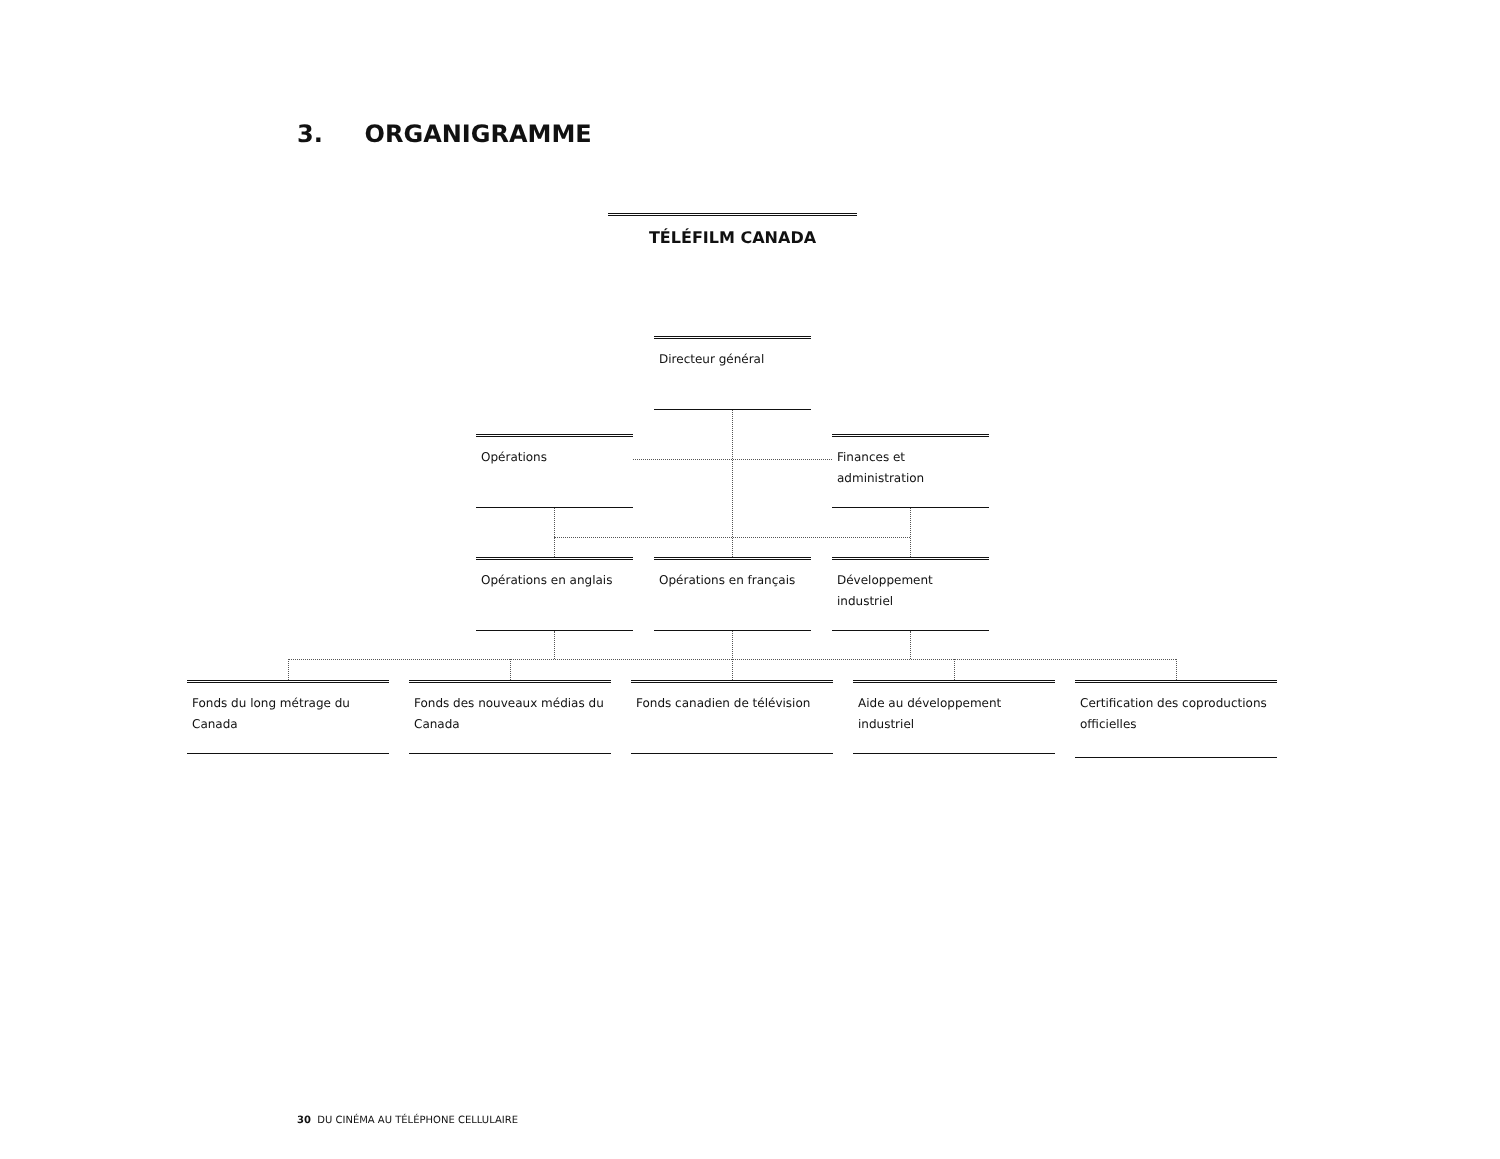3. ORGANIGRAMME
TÉLÉFILM CANADA
Directeur général
Opérations
Finances et administration
Opérations en anglais
Opérations en français
Développement industriel
Fonds du long métrage du Canada
Fonds des nouveaux médias du Canada
Fonds canadien de télévision
Aide au développement industriel
Certification des coproductions officielles
30 DU CINÉMA AU TÉLÉPHONE CELLULAIRE